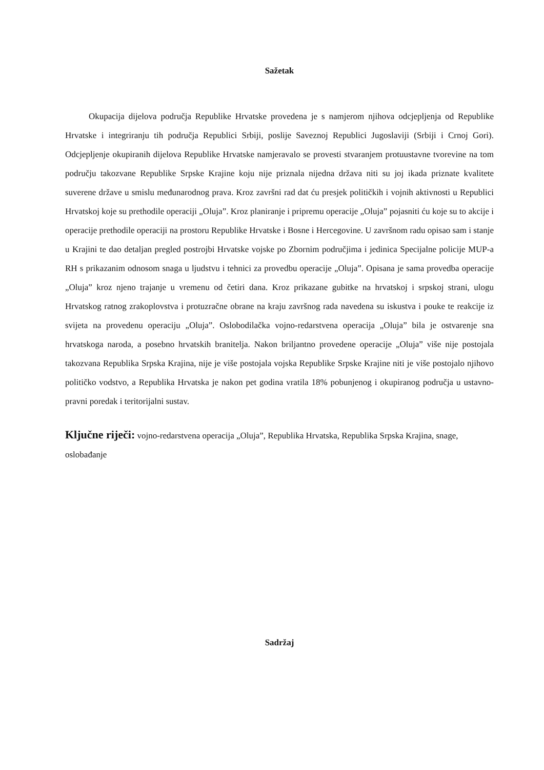Sažetak
Okupacija dijelova područja Republike Hrvatske provedena je s namjerom njihova odcjepljenja od Republike Hrvatske i integriranju tih područja Republici Srbiji, poslije Saveznoj Republici Jugoslaviji (Srbiji i Crnoj Gori). Odcjepljenje okupiranih dijelova Republike Hrvatske namjeravalo se provesti stvaranjem protuustavne tvorevine na tom području takozvane Republike Srpske Krajine koju nije priznala nijedna država niti su joj ikada priznate kvalitete suverene države u smislu međunarodnog prava. Kroz završni rad dat ću presjek političkih i vojnih aktivnosti u Republici Hrvatskoj koje su prethodile operaciji „Oluja”. Kroz planiranje i pripremu operacije „Oluja” pojasniti ću koje su to akcije i operacije prethodile operaciji na prostoru Republike Hrvatske i Bosne i Hercegovine. U završnom radu opisao sam i stanje u Krajini te dao detaljan pregled postrojbi Hrvatske vojske po Zbornim područjima i jedinica Specijalne policije MUP-a RH s prikazanim odnosom snaga u ljudstvu i tehnici za provedbu operacije „Oluja”. Opisana je sama provedba operacije „Oluja” kroz njeno trajanje u vremenu od četiri dana. Kroz prikazane gubitke na hrvatskoj i srpskoj strani, ulogu Hrvatskog ratnog zrakoplovstva i protuzračne obrane na kraju završnog rada navedena su iskustva i pouke te reakcije iz svijeta na provedenu operaciju „Oluja”. Oslobodilačka vojno-redarstvena operacija „Oluja” bila je ostvarenje sna hrvatskoga naroda, a posebno hrvatskih branitelja. Nakon briljantno provedene operacije „Oluja” više nije postojala takozvana Republika Srpska Krajina, nije je više postojala vojska Republike Srpske Krajine niti je više postojalo njihovo političko vodstvo, a Republika Hrvatska je nakon pet godina vratila 18% pobunjenog i okupiranog područja u ustavno-pravni poredak i teritorijalni sustav.
Ključne riječi: vojno-redarstvena operacija „Oluja”, Republika Hrvatska, Republika Srpska Krajina, snage, oslobađanje
Sadržaj